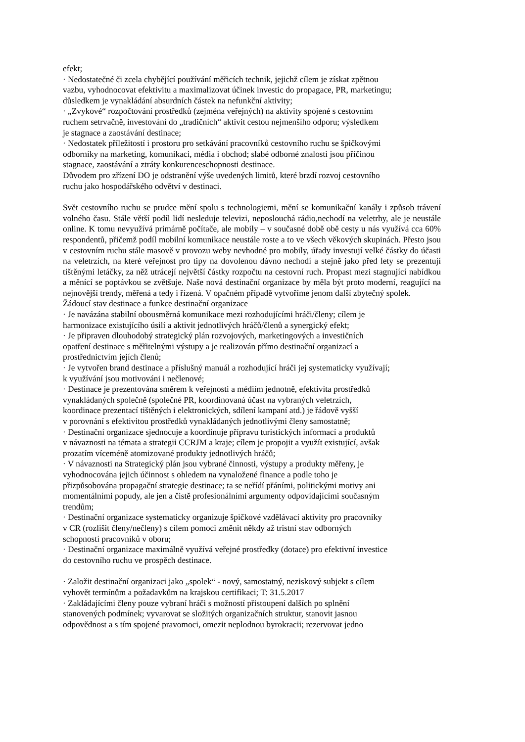efekt;
· Nedostatečné či zcela chybějící používání měřicích technik, jejichž cílem je získat zpětnou
vazbu, vyhodnocovat efektivitu a maximalizovat účinek investic do propagace, PR, marketingu;
důsledkem je vynakládání absurdních částek na nefunkční aktivity;
· „Zvykové“ rozpočtování prostředků (zejména veřejných) na aktivity spojené s cestovním
ruchem setrvačně, investování do „tradičních“ aktivit cestou nejmenšího odporu; výsledkem
je stagnace a zaostávání destinace;
· Nedostatek příležitostí i prostoru pro setkávání pracovníků cestovního ruchu se špičkovými
odborníky na marketing, komunikaci, média i obchod; slabé odborné znalosti jsou příčinou
stagnace, zaostávání a ztráty konkurenceschopnosti destinace.
Důvodem pro zřízení DO je odstranění výše uvedených limitů, které brzdí rozvoj cestovního
ruchu jako hospodářského odvětví v destinaci.
Svět cestovního ruchu se prudce mění spolu s technologiemi, mění se komunikační kanály i způsob trávení volného času. Stále větší podíl lidí nesleduje televizi, neposlouchá rádio,nechodí na veletrhy, ale je neustále online. K tomu nevyužívá primárně počítače, ale mobily – v současné době obě cesty u nás využívá cca 60% respondentů, přičemž podíl mobilní komunikace neustále roste a to ve všech věkových skupinách. Přesto jsou v cestovním ruchu stále masově v provozu weby nevhodné pro mobily, úřady investují velké částky do účasti na veletrzích, na které veřejnost pro tipy na dovolenou dávno nechodí a stejně jako před lety se prezentují tištěnými letáčky, za něž utrácejí největší částky rozpočtu na cestovní ruch. Propast mezi stagnující nabídkou a měnící se poptávkou se zvětšuje. Naše nová destinační organizace by měla být proto moderní, reagující na nejnovější trendy, měřená a tedy i řízená. V opačném případě vytvoříme jenom další zbytečný spolek.
Žádoucí stav destinace a funkce destinační organizace
· Je navázána stabilní obousměrná komunikace mezi rozhodujícími hráči/členy; cílem je
harmonizace existujícího úsilí a aktivit jednotlivých hráčů/členů a synergický efekt;
· Je připraven dlouhodobý strategický plán rozvojových, marketingových a investičních
opatření destinace s měřitelnými výstupy a je realizován přímo destinační organizací a
prostřednictvím jejích členů;
· Je vytvořen brand destinace a příslušný manuál a rozhodující hráči jej systematicky využívají;
k využívání jsou motivováni i nečlenové;
· Destinace je prezentována směrem k veřejnosti a médiím jednotně, efektivita prostředků
vynakládaných společně (společné PR, koordinovaná účast na vybraných veletrzích,
koordinace prezentací tištěných i elektronických, sdílení kampaní atd.) je řádově vyšší
v porovnání s efektivitou prostředků vynakládaných jednotlivými členy samostatně;
· Destinační organizace sjednocuje a koordinuje přípravu turistických informací a produktů
v návaznosti na témata a strategii CCRJM a kraje; cílem je propojit a využít existující, avšak
prozatím víceméně atomizované produkty jednotlivých hráčů;
· V návaznosti na Strategický plán jsou vybrané činnosti, výstupy a produkty měřeny, je
vyhodnocována jejich účinnost s ohledem na vynaložené finance a podle toho je
přizpůsobována propagační strategie destinace; ta se neřídí přáními, politickými motivy ani
momentálními popudy, ale jen a čistě profesionálními argumenty odpovídajícími současným
trendům;
· Destinační organizace systematicky organizuje špičkové vzdělávací aktivity pro pracovníky
v CR (rozlišit členy/nečleny) s cílem pomoci změnit někdy až tristní stav odborných
schopností pracovníků v oboru;
· Destinační organizace maximálně využívá veřejné prostředky (dotace) pro efektivní investice
do cestovního ruchu ve prospěch destinace.
· Založit destinační organizaci jako „spolek“ - nový, samostatný, neziskový subjekt s cílem
vyhovět termínům a požadavkům na krajskou certifikaci; T: 31.5.2017
· Zakládajícími členy pouze vybraní hráči s možností přistoupení dalších po splnění
stanovených podmínek; vyvarovat se složitých organizačních struktur, stanovit jasnou
odpovědnost a s tím spojené pravomoci, omezit neplodnou byrokracii; rezervovat jedno